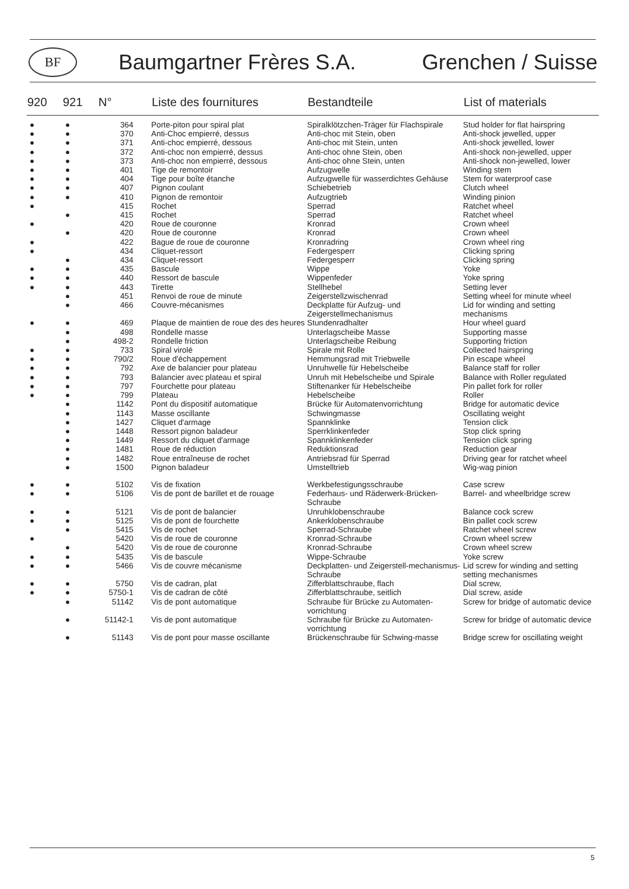BF
Baumgartner Frères S.A. Grenchen / Suisse
| 920 | 921 | N° | Liste des fournitures | Bestandteile | List of materials |
| --- | --- | --- | --- | --- | --- |
| ● | ● | 364 | Porte-piton pour spiral plat | Spiralklötzchen-Träger für Flachspirale | Stud holder for flat hairspring |
| ● | ● | 370 | Anti-Choc empierré, dessus | Anti-choc mit Stein, oben | Anti-shock jewelled, upper |
| ● | ● | 371 | Anti-choc empierré, dessous | Anti-choc mit Stein, unten | Anti-shock jewelled, lower |
| ● | ● | 372 | Anti-choc non empierré, dessus | Anti-choc ohne Stein, oben | Anti-shock non-jewelled, upper |
| ● | ● | 373 | Anti-choc non empierré, dessous | Anti-choc ohne Stein, unten | Anti-shock non-jewelled, lower |
| ● | ● | 401 | Tige de remontoir | Aufzugwelle | Winding stem |
| ● | ● | 404 | Tige pour boîte étanche | Aufzugwelle für wasserdichtes Gehäuse | Stem for waterproof case |
| ● | ● | 407 | Pignon coulant | Schiebetrieb | Clutch wheel |
| ● | ● | 410 | Pignon de remontoir | Aufzugtrieb | Winding pinion |
| ● | | 415 | Rochet | Sperrad | Ratchet wheel |
| | ● | 415 | Rochet | Sperrad | Ratchet wheel |
| ● | | 420 | Roue de couronne | Kronrad | Crown wheel |
| | ● | 420 | Roue de couronne | Kronrad | Crown wheel |
| ● | | 422 | Bague de roue de couronne | Kronradring | Crown wheel ring |
| ● | | 434 | Cliquet-ressort | Federgesperr | Clicking spring |
| | ● | 434 | Cliquet-ressort | Federgesperr | Clicking spring |
| ● | ● | 435 | Bascule | Wippe | Yoke |
| ● | ● | 440 | Ressort de bascule | Wippenfeder | Yoke spring |
| ● | ● | 443 | Tirette | Stellhebel | Setting lever |
| | ● | 451 | Renvoi de roue de minute | Zeigerstellzwischenrad | Setting wheel for minute wheel |
| | ● | 466 | Couvre-mécanismes | Deckplatte für Aufzug- und Zeigerstellmechanismus | Lid for winding and setting mechanisms |
| ● | ● | 469 | Plaque de maintien de roue des des heures | Stundenradhalter | Hour wheel guard |
| | ● | 498 | Rondelle masse | Unterlagscheibe Masse | Supporting masse |
| | ● | 498-2 | Rondelle friction | Unterlagscheibe Reibung | Supporting friction |
| ● | ● | 733 | Spiral virolé | Spirale mit Rolle | Collected hairspring |
| ● | ● | 790/2 | Roue d'échappement | Hemmungsrad mit Triebwelle | Pin escape wheel |
| ● | ● | 792 | Axe de balancier pour plateau | Unruhwelle für Hebelscheibe | Balance staff for roller |
| ● | ● | 793 | Balancier avec plateau et spiral | Unruh mit Hebelscheibe und Spirale | Balance with Roller regulated |
| ● | ● | 797 | Fourchette pour plateau | Stiftenanker für Hebelscheibe | Pin pallet fork for roller |
| ● | ● | 799 | Plateau | Hebelscheibe | Roller |
| | ● | 1142 | Pont du dispositif automatique | Brücke für Automatenvorrichtung | Bridge for automatic device |
| | ● | 1143 | Masse oscillante | Schwingmasse | Oscillating weight |
| | ● | 1427 | Cliquet d'armage | Spannklinke | Tension click |
| | ● | 1448 | Ressort pignon baladeur | Sperrklinkenfeder | Stop click spring |
| | ● | 1449 | Ressort du cliquet d'armage | Spannklinkenfeder | Tension click spring |
| | ● | 1481 | Roue de réduction | Reduktionsrad | Reduction gear |
| | ● | 1482 | Roue entraîneuse de rochet | Antriebsrad für Sperrad | Driving gear for ratchet wheel |
| | ● | 1500 | Pignon baladeur | Umstelltrieb | Wig-wag pinion |
| ● | ● | 5102 | Vis de fixation | Werkbefestigungsschraube | Case screw |
| ● | ● | 5106 | Vis de pont de barillet et de rouage | Federhaus- und Räderwerk-Brücken-Schraube | Barrel- and wheelbridge screw |
| ● | ● | 5121 | Vis de pont de balancier | Unruhklobenschraube | Balance cock screw |
| ● | ● | 5125 | Vis de pont de fourchette | Ankerklobenschraube | Bin pallet cock screw |
| | ● | 5415 | Vis de rochet | Sperrad-Schraube | Ratchet wheel screw |
| ● | | 5420 | Vis de roue de couronne | Kronrad-Schraube | Crown wheel screw |
| | ● | 5420 | Vis de roue de couronne | Kronrad-Schraube | Crown wheel screw |
| ● | ● | 5435 | Vis de bascule | Wippe-Schraube | Yoke screw |
| ● | ● | 5466 | Vis de couvre mécanisme | Deckplatten- und Zeigerstell-mechanismus-Schraube | Lid screw for winding and setting setting mechanismes |
| ● | ● | 5750 | Vis de cadran, plat | Zifferblattschraube, flach | Dial screw, |
| ● | ● | 5750-1 | Vis de cadran de côté | Zifferblattschraube, seitlich | Dial screw, aside |
| | ● | 51142 | Vis de pont automatique | Schraube für Brücke zu Automaten-vorrichtung | Screw for bridge of automatic device |
| | ● | 51142-1 | Vis de pont automatique | Schraube für Brücke zu Automaten-vorrichtung | Screw for bridge of automatic device |
| | ● | 51143 | Vis de pont pour masse oscillante | Brückenschraube für Schwing-masse | Bridge screw for oscillating weight |
5